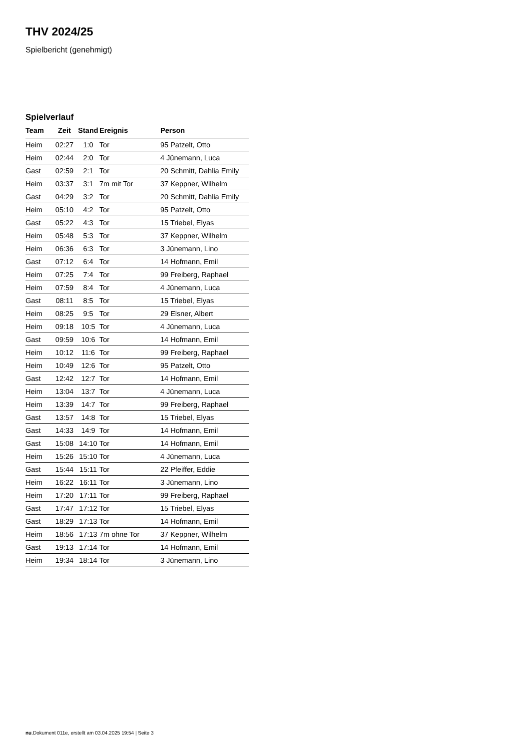THV 2024/25
Spielbericht (genehmigt)
Spielverlauf
| Team | Zeit | Stand | Ereignis | Person |
| --- | --- | --- | --- | --- |
| Heim | 02:27 | 1:0 | Tor | 95 Patzelt, Otto |
| Heim | 02:44 | 2:0 | Tor | 4 Jünemann, Luca |
| Gast | 02:59 | 2:1 | Tor | 20 Schmitt, Dahlia Emily |
| Heim | 03:37 | 3:1 | 7m mit Tor | 37 Keppner, Wilhelm |
| Gast | 04:29 | 3:2 | Tor | 20 Schmitt, Dahlia Emily |
| Heim | 05:10 | 4:2 | Tor | 95 Patzelt, Otto |
| Gast | 05:22 | 4:3 | Tor | 15 Triebel, Elyas |
| Heim | 05:48 | 5:3 | Tor | 37 Keppner, Wilhelm |
| Heim | 06:36 | 6:3 | Tor | 3 Jünemann, Lino |
| Gast | 07:12 | 6:4 | Tor | 14 Hofmann, Emil |
| Heim | 07:25 | 7:4 | Tor | 99 Freiberg, Raphael |
| Heim | 07:59 | 8:4 | Tor | 4 Jünemann, Luca |
| Gast | 08:11 | 8:5 | Tor | 15 Triebel, Elyas |
| Heim | 08:25 | 9:5 | Tor | 29 Elsner, Albert |
| Heim | 09:18 | 10:5 | Tor | 4 Jünemann, Luca |
| Gast | 09:59 | 10:6 | Tor | 14 Hofmann, Emil |
| Heim | 10:12 | 11:6 | Tor | 99 Freiberg, Raphael |
| Heim | 10:49 | 12:6 | Tor | 95 Patzelt, Otto |
| Gast | 12:42 | 12:7 | Tor | 14 Hofmann, Emil |
| Heim | 13:04 | 13:7 | Tor | 4 Jünemann, Luca |
| Heim | 13:39 | 14:7 | Tor | 99 Freiberg, Raphael |
| Gast | 13:57 | 14:8 | Tor | 15 Triebel, Elyas |
| Gast | 14:33 | 14:9 | Tor | 14 Hofmann, Emil |
| Gast | 15:08 | 14:10 | Tor | 14 Hofmann, Emil |
| Heim | 15:26 | 15:10 | Tor | 4 Jünemann, Luca |
| Gast | 15:44 | 15:11 | Tor | 22 Pfeiffer, Eddie |
| Heim | 16:22 | 16:11 | Tor | 3 Jünemann, Lino |
| Heim | 17:20 | 17:11 | Tor | 99 Freiberg, Raphael |
| Gast | 17:47 | 17:12 | Tor | 15 Triebel, Elyas |
| Gast | 18:29 | 17:13 | Tor | 14 Hofmann, Emil |
| Heim | 18:56 | 17:13 | 7m ohne Tor | 37 Keppner, Wilhelm |
| Gast | 19:13 | 17:14 | Tor | 14 Hofmann, Emil |
| Heim | 19:34 | 18:14 | Tor | 3 Jünemann, Lino |
nu.Dokument 011e, erstellt am 03.04.2025 19:54 | Seite 3